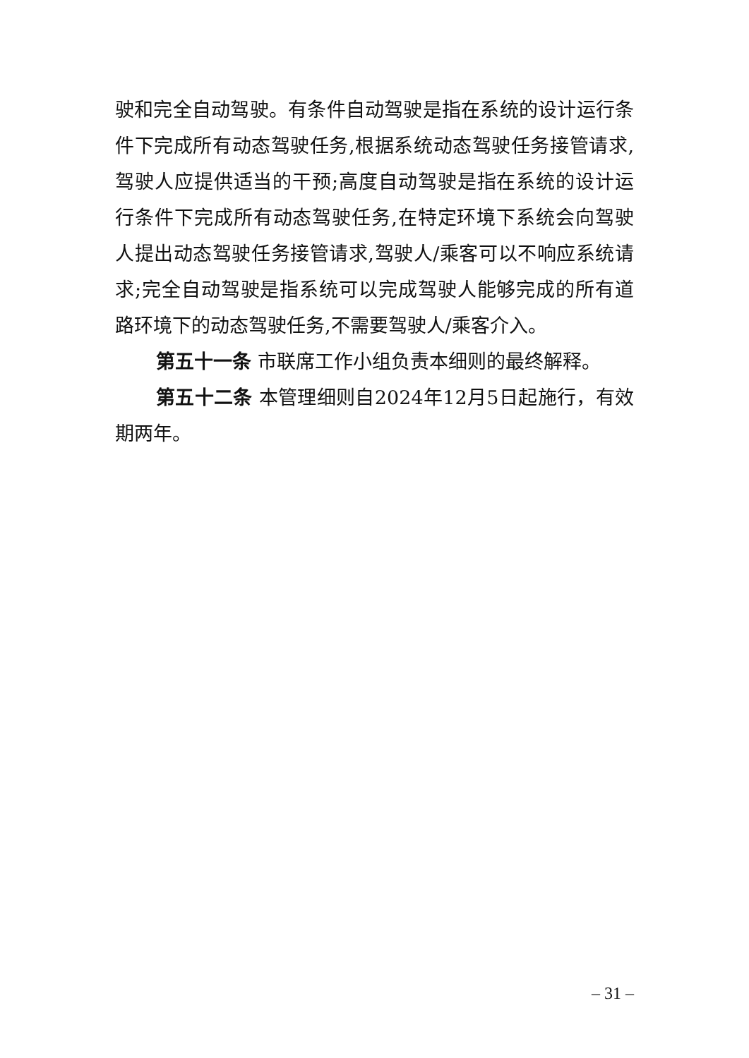驶和完全自动驾驶。有条件自动驾驶是指在系统的设计运行条件下完成所有动态驾驶任务,根据系统动态驾驶任务接管请求,驾驶人应提供适当的干预;高度自动驾驶是指在系统的设计运行条件下完成所有动态驾驶任务,在特定环境下系统会向驾驶人提出动态驾驶任务接管请求,驾驶人/乘客可以不响应系统请求;完全自动驾驶是指系统可以完成驾驶人能够完成的所有道路环境下的动态驾驶任务,不需要驾驶人/乘客介入。
第五十一条 市联席工作小组负责本细则的最终解释。
第五十二条 本管理细则自2024年12月5日起施行，有效期两年。
– 31 –